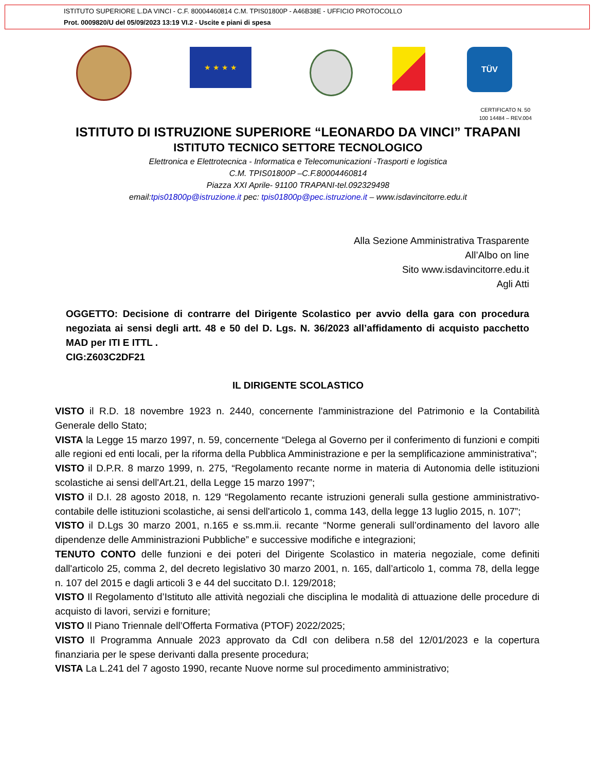ISTITUTO SUPERIORE L.DA VINCI - C.F. 80004460814 C.M. TPIS01800P - A46B38E - UFFICIO PROTOCOLLO
Prot. 0009820/U del 05/09/2023 13:19 VI.2 - Uscite e piani di spesa
★ ★ ★ ★ TÜV
CERTIFICATO N. 50
100 14484 – REV.004
ISTITUTO DI ISTRUZIONE SUPERIORE “LEONARDO DA VINCI” TRAPANI
ISTITUTO TECNICO SETTORE TECNOLOGICO
Elettronica e Elettrotecnica - Informatica e Telecomunicazioni -Trasporti e logistica
C.M. TPIS01800P –C.F.80004460814
Piazza XXI Aprile- 91100 TRAPANI-tel.092329498
email:tpis01800p@istruzione.it pec: tpis01800p@pec.istruzione.it – www.isdavincitorre.edu.it
Alla Sezione Amministrativa Trasparente
All’Albo on line
Sito www.isdavincitorre.edu.it
Agli Atti
OGGETTO: Decisione di contrarre del Dirigente Scolastico per avvio della gara con procedura negoziata ai sensi degli artt. 48 e 50 del D. Lgs. N. 36/2023 all’affidamento di acquisto pacchetto MAD per ITI E ITTL .
CIG:Z603C2DF21
IL DIRIGENTE SCOLASTICO
VISTO il R.D. 18 novembre 1923 n. 2440, concernente l'amministrazione del Patrimonio e la Contabilità Generale dello Stato;
VISTA la Legge 15 marzo 1997, n. 59, concernente “Delega al Governo per il conferimento di funzioni e compiti alle regioni ed enti locali, per la riforma della Pubblica Amministrazione e per la semplificazione amministrativa";
VISTO il D.P.R. 8 marzo 1999, n. 275, “Regolamento recante norme in materia di Autonomia delle istituzioni scolastiche ai sensi dell'Art.21, della Legge 15 marzo 1997”;
VISTO il D.I. 28 agosto 2018, n. 129 “Regolamento recante istruzioni generali sulla gestione amministrativo-contabile delle istituzioni scolastiche, ai sensi dell'articolo 1, comma 143, della legge 13 luglio 2015, n. 107”;
VISTO il D.Lgs 30 marzo 2001, n.165 e ss.mm.ii. recante “Norme generali sull’ordinamento del lavoro alle dipendenze delle Amministrazioni Pubbliche” e successive modifiche e integrazioni;
TENUTO CONTO delle funzioni e dei poteri del Dirigente Scolastico in materia negoziale, come definiti dall'articolo 25, comma 2, del decreto legislativo 30 marzo 2001, n. 165, dall’articolo 1, comma 78, della legge n. 107 del 2015 e dagli articoli 3 e 44 del succitato D.I. 129/2018;
VISTO Il Regolamento d’Istituto alle attività negoziali che disciplina le modalità di attuazione delle procedure di acquisto di lavori, servizi e forniture;
VISTO Il Piano Triennale dell’Offerta Formativa (PTOF) 2022/2025;
VISTO Il Programma Annuale 2023 approvato da CdI con delibera n.58 del 12/01/2023 e la copertura finanziaria per le spese derivanti dalla presente procedura;
VISTA La L.241 del 7 agosto 1990, recante Nuove norme sul procedimento amministrativo;